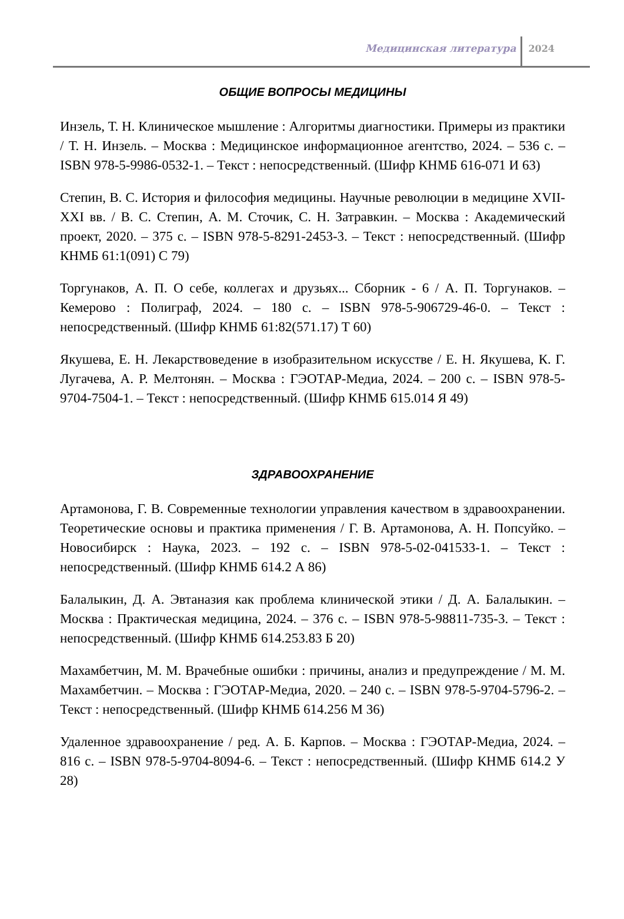Медицинская литература 2024
ОБЩИЕ ВОПРОСЫ МЕДИЦИНЫ
Инзель, Т. Н. Клиническое мышление : Алгоритмы диагностики. Примеры из практики / Т. Н. Инзель. – Москва : Медицинское информационное агентство, 2024. – 536 с. – ISBN 978-5-9986-0532-1. – Текст : непосредственный. (Шифр КНМБ 616-071 И 63)
Степин, В. С. История и философия медицины. Научные революции в медицине XVII-XXI вв. / В. С. Степин, А. М. Сточик, С. Н. Затравкин. – Москва : Академический проект, 2020. – 375 с. – ISBN 978-5-8291-2453-3. – Текст : непосредственный. (Шифр КНМБ 61:1(091) С 79)
Торгунаков, А. П. О себе, коллегах и друзьях... Сборник - 6 / А. П. Торгунаков. – Кемерово : Полиграф, 2024. – 180 с. – ISBN 978-5-906729-46-0. – Текст : непосредственный. (Шифр КНМБ 61:82(571.17) Т 60)
Якушева, Е. Н. Лекарствоведение в изобразительном искусстве / Е. Н. Якушева, К. Г. Лугачева, А. Р. Мелтонян. – Москва : ГЭОТАР-Медиа, 2024. – 200 с. – ISBN 978-5-9704-7504-1. – Текст : непосредственный. (Шифр КНМБ 615.014 Я 49)
ЗДРАВООХРАНЕНИЕ
Артамонова, Г. В. Современные технологии управления качеством в здравоохранении. Теоретические основы и практика применения / Г. В. Артамонова, А. Н. Попсуйко. – Новосибирск : Наука, 2023. – 192 с. – ISBN 978-5-02-041533-1. – Текст : непосредственный. (Шифр КНМБ 614.2 А 86)
Балалыкин, Д. А. Эвтаназия как проблема клинической этики / Д. А. Балалыкин. – Москва : Практическая медицина, 2024. – 376 с. – ISBN 978-5-98811-735-3. – Текст : непосредственный. (Шифр КНМБ 614.253.83 Б 20)
Махамбетчин, М. М. Врачебные ошибки : причины, анализ и предупреждение / М. М. Махамбетчин. – Москва : ГЭОТАР-Медиа, 2020. – 240 с. – ISBN 978-5-9704-5796-2. – Текст : непосредственный. (Шифр КНМБ 614.256 М 36)
Удаленное здравоохранение / ред. А. Б. Карпов. – Москва : ГЭОТАР-Медиа, 2024. – 816 с. – ISBN 978-5-9704-8094-6. – Текст : непосредственный. (Шифр КНМБ 614.2 У 28)